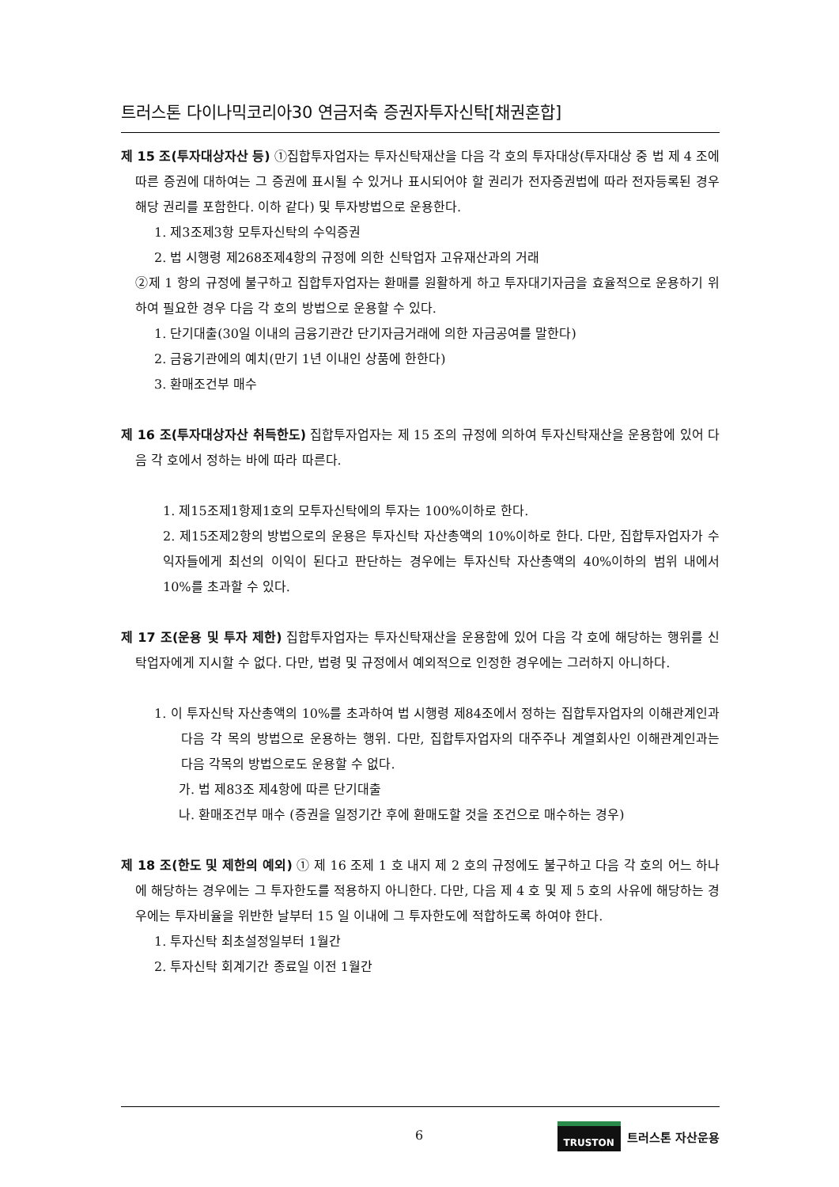트러스톤 다이나믹코리아30 연금저축 증권자투자신탁[채권혼합]
제 15 조(투자대상자산 등) ①집합투자업자는 투자신탁재산을 다음 각 호의 투자대상(투자대상 중 법 제 4 조에 따른 증권에 대하여는 그 증권에 표시될 수 있거나 표시되어야 할 권리가 전자증권법에 따라 전자등록된 경우 해당 권리를 포함한다. 이하 같다) 및 투자방법으로 운용한다.
1. 제3조제3항 모투자신탁의 수익증권
2. 법 시행령 제268조제4항의 규정에 의한 신탁업자 고유재산과의 거래
②제 1 항의 규정에 불구하고 집합투자업자는 환매를 원활하게 하고 투자대기자금을 효율적으로 운용하기 위하여 필요한 경우 다음 각 호의 방법으로 운용할 수 있다.
1. 단기대출(30일 이내의 금융기관간 단기자금거래에 의한 자금공여를 말한다)
2. 금융기관에의 예치(만기 1년 이내인 상품에 한한다)
3. 환매조건부 매수
제 16 조(투자대상자산 취득한도) 집합투자업자는 제 15 조의 규정에 의하여 투자신탁재산을 운용함에 있어 다음 각 호에서 정하는 바에 따라 따른다.
1. 제15조제1항제1호의 모투자신탁에의 투자는 100%이하로 한다.
2. 제15조제2항의 방법으로의 운용은 투자신탁 자산총액의 10%이하로 한다. 다만, 집합투자업자가 수익자들에게 최선의 이익이 된다고 판단하는 경우에는 투자신탁 자산총액의 40%이하의 범위 내에서 10%를 초과할 수 있다.
제 17 조(운용 및 투자 제한) 집합투자업자는 투자신탁재산을 운용함에 있어 다음 각 호에 해당하는 행위를 신탁업자에게 지시할 수 없다. 다만, 법령 및 규정에서 예외적으로 인정한 경우에는 그러하지 아니하다.
1. 이 투자신탁 자산총액의 10%를 초과하여 법 시행령 제84조에서 정하는 집합투자업자의 이해관계인과 다음 각 목의 방법으로 운용하는 행위. 다만, 집합투자업자의 대주주나 계열회사인 이해관계인과는 다음 각목의 방법으로도 운용할 수 없다.
가. 법 제83조 제4항에 따른 단기대출
나. 환매조건부 매수 (증권을 일정기간 후에 환매도할 것을 조건으로 매수하는 경우)
제 18 조(한도 및 제한의 예외) ① 제 16 조제 1 호 내지 제 2 호의 규정에도 불구하고 다음 각 호의 어느 하나에 해당하는 경우에는 그 투자한도를 적용하지 아니한다. 다만, 다음 제 4 호 및 제 5 호의 사유에 해당하는 경우에는 투자비율을 위반한 날부터 15 일 이내에 그 투자한도에 적합하도록 하여야 한다.
1. 투자신탁 최초설정일부터 1월간
2. 투자신탁 회계기간 종료일 이전 1월간
6 TRUSTON 트러스톤 자산운용